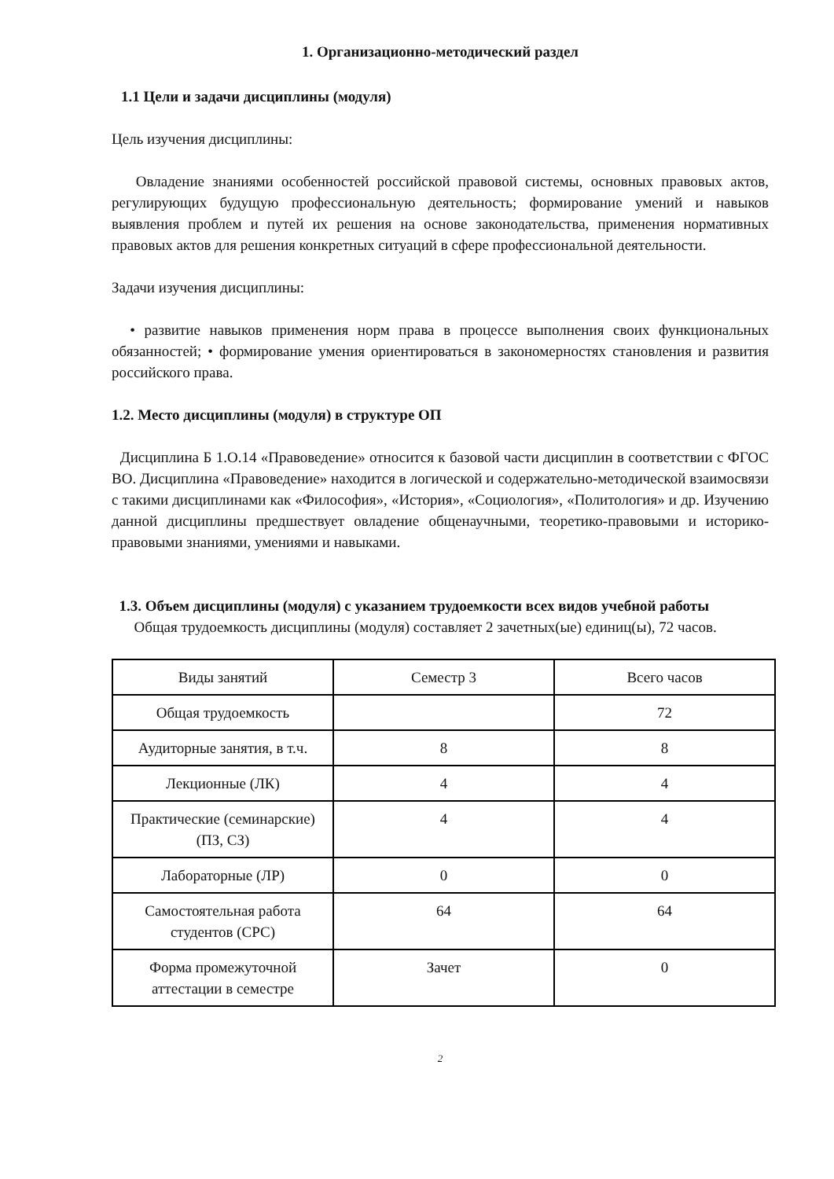1. Организационно-методический раздел
1.1 Цели и задачи дисциплины (модуля)
Цель изучения дисциплины:
Овладение знаниями особенностей российской правовой системы, основных правовых актов, регулирующих будущую профессиональную деятельность; формирование умений и навыков выявления проблем и путей их решения на основе законодательства, применения нормативных правовых актов для решения конкретных ситуаций в сфере профессиональной деятельности.
Задачи изучения дисциплины:
• развитие навыков применения норм права в процессе выполнения своих функциональных обязанностей; • формирование умения ориентироваться в закономерностях становления и развития российского права.
1.2. Место дисциплины (модуля) в структуре ОП
Дисциплина Б 1.О.14 «Правоведение» относится к базовой части дисциплин в соответствии с ФГОС ВО. Дисциплина «Правоведение» находится в логической и содержательно-методической взаимосвязи с такими дисциплинами как «Философия», «История», «Социология», «Политология» и др. Изучению данной дисциплины предшествует овладение общенаучными, теоретико-правовыми и историко-правовыми знаниями, умениями и навыками.
1.3. Объем дисциплины (модуля) с указанием трудоемкости всех видов учебной работы
Общая трудоемкость дисциплины (модуля) составляет 2 зачетных(ые) единиц(ы), 72 часов.
| Виды занятий | Семестр 3 | Всего часов |
| Общая трудоемкость | | 72 |
| Аудиторные занятия, в т.ч. | 8 | 8 |
| Лекционные (ЛК) | 4 | 4 |
| Практические (семинарские) (ПЗ, СЗ) | 4 | 4 |
| Лабораторные (ЛР) | 0 | 0 |
| Самостоятельная работа студентов (СРС) | 64 | 64 |
| Форма промежуточной аттестации в семестре | Зачет | 0 |
2